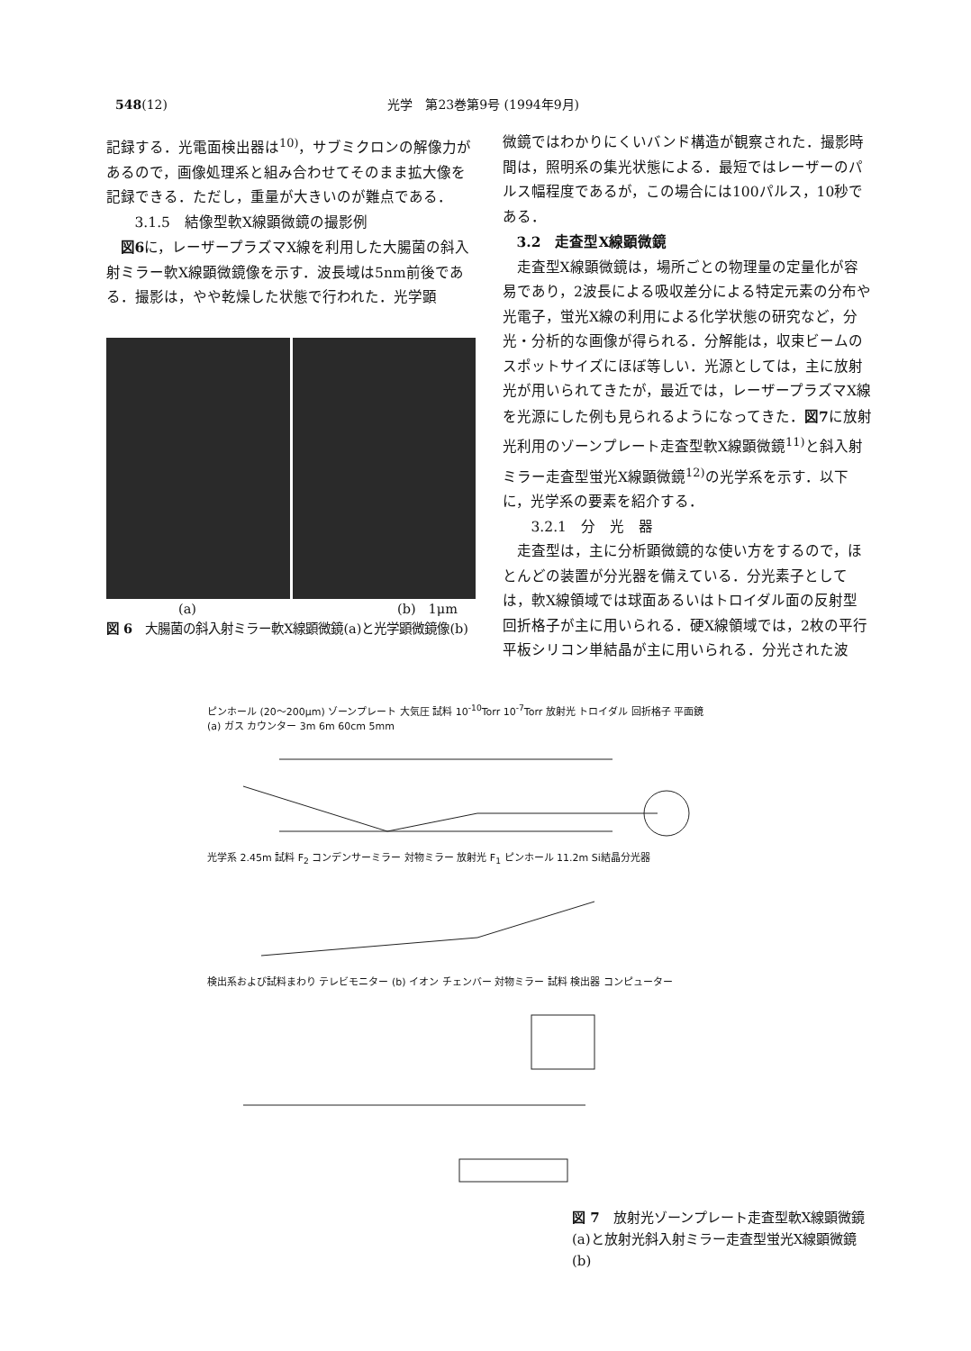548(12) 光学　第23巻第9号 (1994年9月)
記録する．光電面検出器は<sup>10)</sup>，サブミクロンの解像力があるので，画像処理系と組み合わせてそのまま拡大像を記録できる．ただし，重量が大きいのが難点である．
　3.1.5　結像型軟X線顕微鏡の撮影例
図6に，レーザープラズマX線を利用した大腸菌の斜入射ミラー軟X線顕微鏡像を示す．波長域は5nm前後である．撮影は，やや乾燥した状態で行われた．光学顕
(a) (b)　1μm
図 6　大腸菌の斜入射ミラー軟X線顕微鏡(a)と光学顕微鏡像(b)
微鏡ではわかりにくいバンド構造が観察された．撮影時間は，照明系の集光状態による．最短ではレーザーのパルス幅程度であるが，この場合には100パルス，10秒である．
3.2　走査型X線顕微鏡
走査型X線顕微鏡は，場所ごとの物理量の定量化が容易であり，2波長による吸収差分による特定元素の分布や光電子，蛍光X線の利用による化学状態の研究など，分光・分析的な画像が得られる．分解能は，収束ビームのスポットサイズにほぼ等しい．光源としては，主に放射光が用いられてきたが，最近では，レーザープラズマX線を光源にした例も見られるようになってきた．図7に放射光利用のゾーンプレート走査型軟X線顕微鏡<sup>11)</sup>と斜入射ミラー走査型蛍光X線顕微鏡<sup>12)</sup>の光学系を示す．以下に，光学系の要素を紹介する．
　3.2.1　分　光　器
走査型は，主に分析顕微鏡的な使い方をするので，ほとんどの装置が分光器を備えている．分光素子としては，軟X線領域では球面あるいはトロイダル面の反射型回折格子が主に用いられる．硬X線領域では，2枚の平行平板シリコン単結晶が主に用いられる．分光された波
ピンホール (20〜200μm) ゾーンプレート 大気圧 試料 10<sup>-10</sup>Torr 10<sup>-7</sup>Torr 放射光 トロイダル 回折格子 平面鏡 (a) ガス カウンター 3m 6m 60cm 5mm
光学系 2.45m 試料 F<sub>2</sub> コンデンサーミラー 対物ミラー 放射光 F<sub>1</sub> ピンホール 11.2m Si結晶分光器
検出系および試料まわり テレビモニター (b) イオン チェンバー 対物ミラー 試料 検出器 コンピューター
図 7　放射光ゾーンプレート走査型軟X線顕微鏡(a)と放射光斜入射ミラー走査型蛍光X線顕微鏡(b)